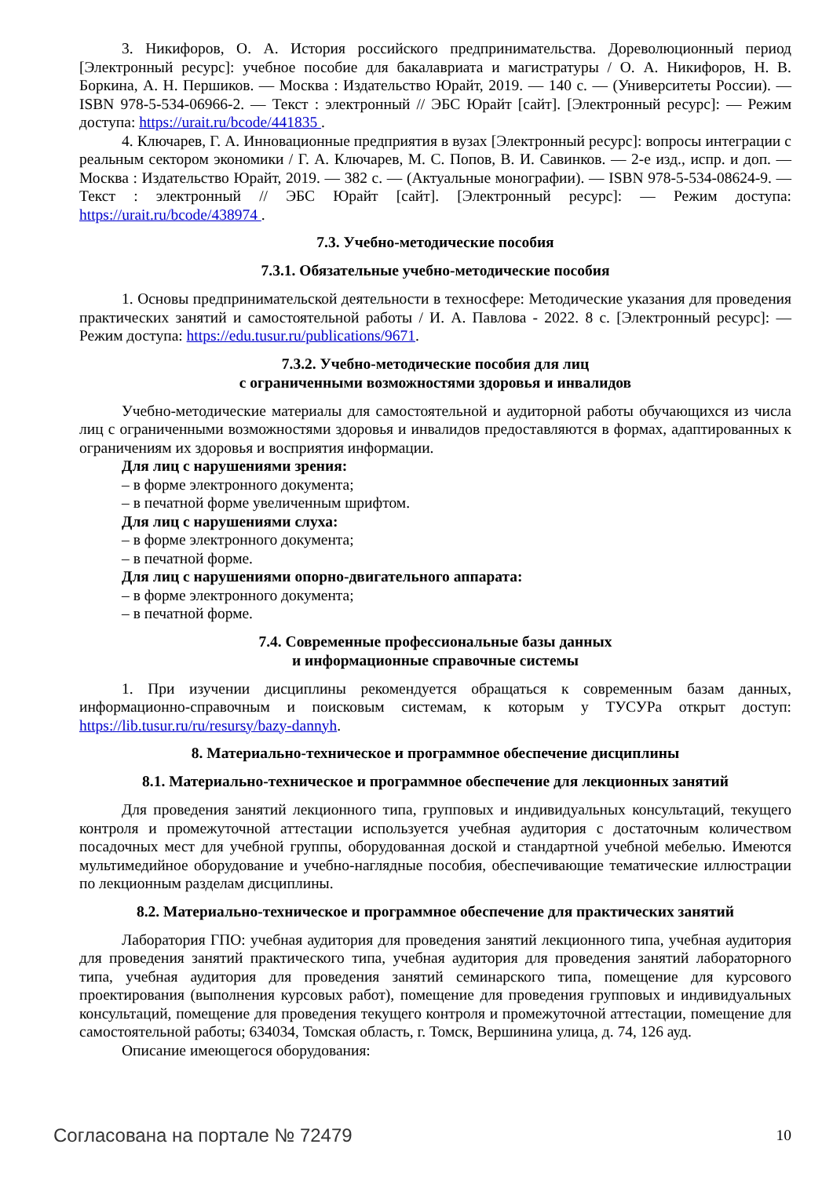3. Никифоров, О. А. История российского предпринимательства. Дореволюционный период [Электронный ресурс]: учебное пособие для бакалавриата и магистратуры / О. А. Никифоров, Н. В. Боркина, А. Н. Першиков. — Москва : Издательство Юрайт, 2019. — 140 с. — (Университеты России). — ISBN 978-5-534-06966-2. — Текст : электронный // ЭБС Юрайт [сайт]. [Электронный ресурс]: — Режим доступа: https://urait.ru/bcode/441835 .
4. Ключарев, Г. А. Инновационные предприятия в вузах [Электронный ресурс]: вопросы интеграции с реальным сектором экономики / Г. А. Ключарев, М. С. Попов, В. И. Савинков. — 2-е изд., испр. и доп. — Москва : Издательство Юрайт, 2019. — 382 с. — (Актуальные монографии). — ISBN 978-5-534-08624-9. — Текст : электронный // ЭБС Юрайт [сайт]. [Электронный ресурс]: — Режим доступа: https://urait.ru/bcode/438974 .
7.3. Учебно-методические пособия
7.3.1. Обязательные учебно-методические пособия
1. Основы предпринимательской деятельности в техносфере: Методические указания для проведения практических занятий и самостоятельной работы / И. А. Павлова - 2022. 8 с. [Электронный ресурс]: — Режим доступа: https://edu.tusur.ru/publications/9671.
7.3.2. Учебно-методические пособия для лиц
с ограниченными возможностями здоровья и инвалидов
Учебно-методические материалы для самостоятельной и аудиторной работы обучающихся из числа лиц с ограниченными возможностями здоровья и инвалидов предоставляются в формах, адаптированных к ограничениям их здоровья и восприятия информации.
Для лиц с нарушениями зрения:
– в форме электронного документа;
– в печатной форме увеличенным шрифтом.
Для лиц с нарушениями слуха:
– в форме электронного документа;
– в печатной форме.
Для лиц с нарушениями опорно-двигательного аппарата:
– в форме электронного документа;
– в печатной форме.
7.4. Современные профессиональные базы данных
и информационные справочные системы
1. При изучении дисциплины рекомендуется обращаться к современным базам данных, информационно-справочным и поисковым системам, к которым у ТУСУРа открыт доступ: https://lib.tusur.ru/ru/resursy/bazy-dannyh.
8. Материально-техническое и программное обеспечение дисциплины
8.1. Материально-техническое и программное обеспечение для лекционных занятий
Для проведения занятий лекционного типа, групповых и индивидуальных консультаций, текущего контроля и промежуточной аттестации используется учебная аудитория с достаточным количеством посадочных мест для учебной группы, оборудованная доской и стандартной учебной мебелью. Имеются мультимедийное оборудование и учебно-наглядные пособия, обеспечивающие тематические иллюстрации по лекционным разделам дисциплины.
8.2. Материально-техническое и программное обеспечение для практических занятий
Лаборатория ГПО: учебная аудитория для проведения занятий лекционного типа, учебная аудитория для проведения занятий практического типа, учебная аудитория для проведения занятий лабораторного типа, учебная аудитория для проведения занятий семинарского типа, помещение для курсового проектирования (выполнения курсовых работ), помещение для проведения групповых и индивидуальных консультаций, помещение для проведения текущего контроля и промежуточной аттестации, помещение для самостоятельной работы; 634034, Томская область, г. Томск, Вершинина улица, д. 74, 126 ауд.
Описание имеющегося оборудования:
Согласована на портале № 72479 10